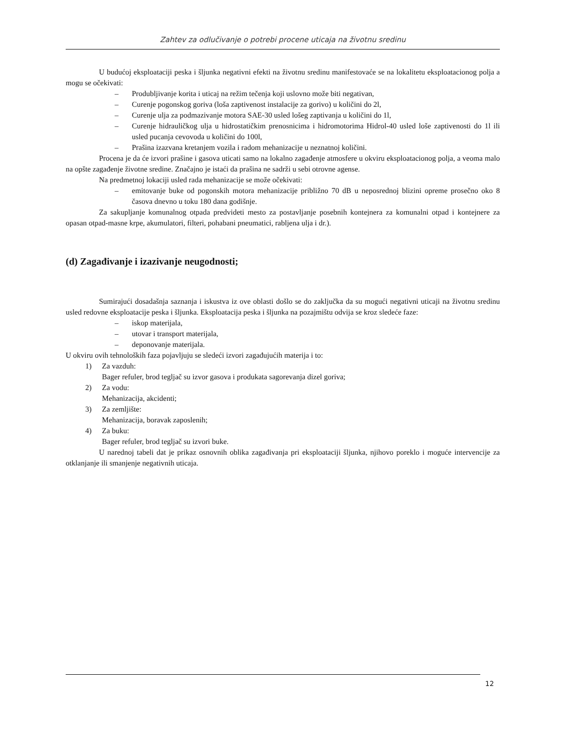Zahtev za odlučivanje o potrebi procene uticaja na životnu sredinu
U budućoj eksploataciji peska i šljunka negativni efekti na životnu sredinu manifestovaće se na lokalitetu eksploatacionog polja a mogu se očekivati:
– Produbljivanje korita i uticaj na režim tečenja koji uslovno može biti negativan,
– Curenje pogonskog goriva (loša zaptivenost instalacije za gorivo) u količini do 2l,
– Curenje ulja za podmazivanje motora SAE-30 usled lošeg zaptivanja u količini do 1l,
– Curenje hidrauličkog ulja u hidrostatičkim prenosnicima i hidromotorima Hidrol-40 usled loše zaptivenosti do 1l ili usled pucanja cevovoda u količini do 100l,
– Prašina izazvana kretanjem vozila i radom mehanizacije u neznatnoj količini.
Procena je da će izvori prašine i gasova uticati samo na lokalno zagađenje atmosfere u okviru eksploatacionog polja, a veoma malo na opšte zagađenje životne sredine. Značajno je istaći da prašina ne sadrži u sebi otrovne agense.
Na predmetnoj lokaciji usled rada mehanizacije se može očekivati:
– emitovanje buke od pogonskih motora mehanizacije približno 70 dB u neposrednoj blizini opreme prosečno oko 8 časova dnevno u toku 180 dana godišnje.
Za sakupljanje komunalnog otpada predvideti mesto za postavljanje posebnih kontejnera za komunalni otpad i kontejnere za opasan otpad-masne krpe, akumulatori, filteri, pohabani pneumatici, rabljena ulja i dr.).
(d) Zagađivanje i izazivanje neugodnosti;
Sumirajući dosadašnja saznanja i iskustva iz ove oblasti došlo se do zaključka da su mogući negativni uticaji na životnu sredinu usled redovne eksploatacije peska i šljunka. Eksploatacija peska i šljunka na pozajmištu odvija se kroz sledeće faze:
– iskop materijala,
– utovar i transport materijala,
– deponovanje materijala.
U okviru ovih tehnoloških faza pojavljuju se sledeći izvori zagađujućih materija i to:
1) Za vazduh:
Bager refuler, brod tegljač su izvor gasova i produkata sagorevanja dizel goriva;
2) Za vodu:
Mehanizacija, akcidenti;
3) Za zemljište:
Mehanizacija, boravak zaposlenih;
4) Za buku:
Bager refuler, brod tegljač su izvori buke.
U narednoj tabeli dat je prikaz osnovnih oblika zagađivanja pri eksploataciji šljunka, njihovo poreklo i moguće intervencije za otklanjanje ili smanjenje negativnih uticaja.
12